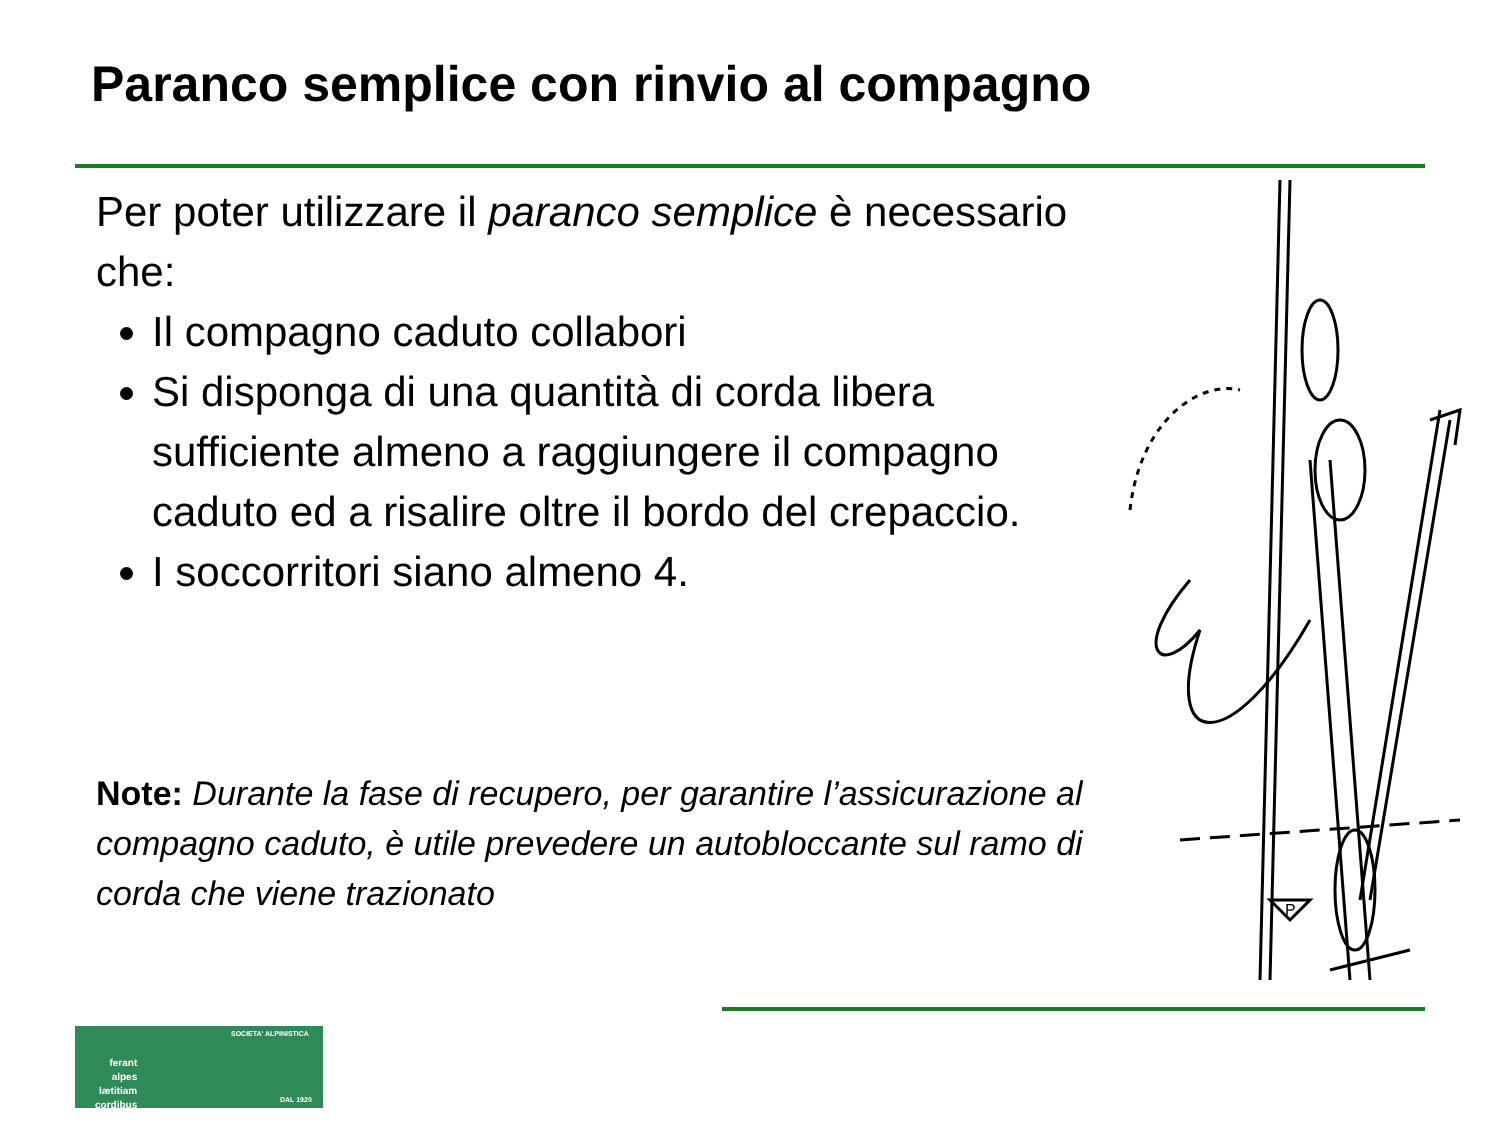Paranco semplice con rinvio al compagno
Per poter utilizzare il paranco semplice è necessario che:
Il compagno caduto collabori
Si disponga di una quantità di corda libera sufficiente almeno a raggiungere il compagno caduto ed a risalire oltre il bordo del crepaccio.
I soccorritori siano almeno 4.
Note: Durante la fase di recupero, per garantire l’assicurazione al compagno caduto, è utile prevedere un autobloccante sul ramo di corda che viene trazionato
P
ferant
alpes
lætitiam
cordibus
SOCIETA' ALPINISTICA
DAL 1920